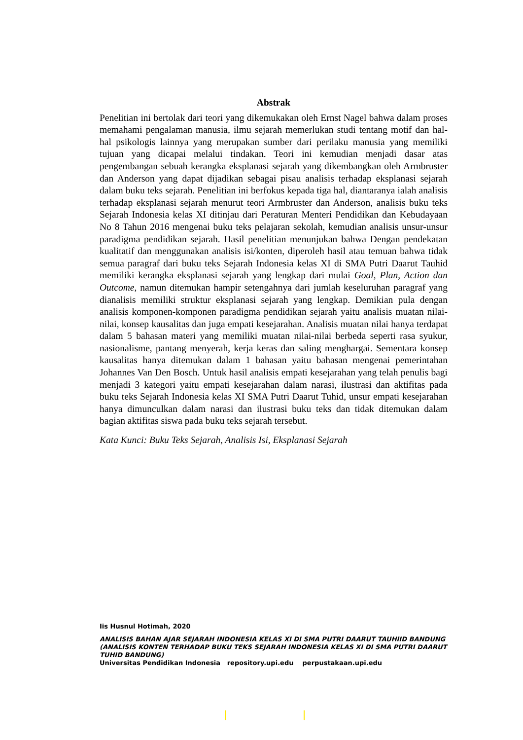Abstrak
Penelitian ini bertolak dari teori yang dikemukakan oleh Ernst Nagel bahwa dalam proses memahami pengalaman manusia, ilmu sejarah memerlukan studi tentang motif dan hal-hal psikologis lainnya yang merupakan sumber dari perilaku manusia yang memiliki tujuan yang dicapai melalui tindakan. Teori ini kemudian menjadi dasar atas pengembangan sebuah kerangka eksplanasi sejarah yang dikembangkan oleh Armbruster dan Anderson yang dapat dijadikan sebagai pisau analisis terhadap eksplanasi sejarah dalam buku teks sejarah. Penelitian ini berfokus kepada tiga hal, diantaranya ialah analisis terhadap eksplanasi sejarah menurut teori Armbruster dan Anderson, analisis buku teks Sejarah Indonesia kelas XI ditinjau dari Peraturan Menteri Pendidikan dan Kebudayaan No 8 Tahun 2016 mengenai buku teks pelajaran sekolah, kemudian analisis unsur-unsur paradigma pendidikan sejarah. Hasil penelitian menunjukan bahwa Dengan pendekatan kualitatif dan menggunakan analisis isi/konten, diperoleh hasil atau temuan bahwa tidak semua paragraf dari buku teks Sejarah Indonesia kelas XI di SMA Putri Daarut Tauhid memiliki kerangka eksplanasi sejarah yang lengkap dari mulai Goal, Plan, Action dan Outcome, namun ditemukan hampir setengahnya dari jumlah keseluruhan paragraf yang dianalisis memiliki struktur eksplanasi sejarah yang lengkap. Demikian pula dengan analisis komponen-komponen paradigma pendidikan sejarah yaitu analisis muatan nilai-nilai, konsep kausalitas dan juga empati kesejarahan. Analisis muatan nilai hanya terdapat dalam 5 bahasan materi yang memiliki muatan nilai-nilai berbeda seperti rasa syukur, nasionalisme, pantang menyerah, kerja keras dan saling menghargai. Sementara konsep kausalitas hanya ditemukan dalam 1 bahasan yaitu bahasan mengenai pemerintahan Johannes Van Den Bosch. Untuk hasil analisis empati kesejarahan yang telah penulis bagi menjadi 3 kategori yaitu empati kesejarahan dalam narasi, ilustrasi dan aktifitas pada buku teks Sejarah Indonesia kelas XI SMA Putri Daarut Tuhid, unsur empati kesejarahan hanya dimunculkan dalam narasi dan ilustrasi buku teks dan tidak ditemukan dalam bagian aktifitas siswa pada buku teks sejarah tersebut.
Kata Kunci: Buku Teks Sejarah, Analisis Isi, Eksplanasi Sejarah
Iis Husnul Hotimah, 2020
ANALISIS BAHAN AJAR SEJARAH INDONESIA KELAS XI DI SMA PUTRI DAARUT TAUHIID BANDUNG (ANALISIS KONTEN TERHADAP BUKU TEKS SEJARAH INDONESIA KELAS XI DI SMA PUTRI DAARUT TUHID BANDUNG)
Universitas Pendidikan Indonesia repository.upi.edu perpustakaan.upi.edu